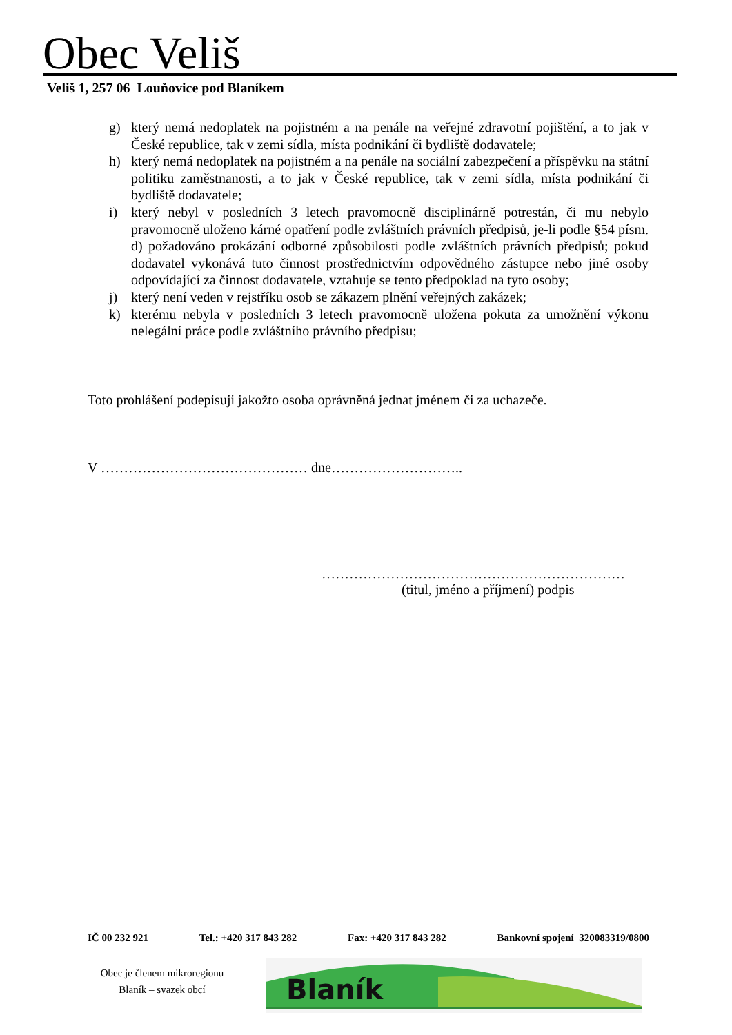Obec Veliš
Veliš 1, 257 06 Louňovice pod Blaníkem
g) který nemá nedoplatek na pojistném a na penále na veřejné zdravotní pojištění, a to jak v České republice, tak v zemi sídla, místa podnikání či bydliště dodavatele;
h) který nemá nedoplatek na pojistném a na penále na sociální zabezpečení a příspěvku na státní politiku zaměstnanosti, a to jak v České republice, tak v zemi sídla, místa podnikání či bydliště dodavatele;
i) který nebyl v posledních 3 letech pravomocně disciplinárně potrestán, či mu nebylo pravomocně uloženo kárné opatření podle zvláštních právních předpisů, je-li podle §54 písm. d) požadováno prokázání odborné způsobilosti podle zvláštních právních předpisů; pokud dodavatel vykonává tuto činnost prostřednictvím odpovědného zástupce nebo jiné osoby odpovídající za činnost dodavatele, vztahuje se tento předpoklad na tyto osoby;
j) který není veden v rejstříku osob se zákazem plnění veřejných zakázek;
k) kterému nebyla v posledních 3 letech pravomocně uložena pokuta za umožnění výkonu nelegální práce podle zvláštního právního předpisu;
Toto prohlášení podepisuji jakožto osoba oprávněná jednat jménem či za uchazeče.
V ……………………………………… dne………………………..
…………………………………………………………
(titul, jméno a příjmení) podpis
IČ 00 232 921 Tel.: +420 317 843 282 Fax: +420 317 843 282 Bankovní spojení 320083319/0800
Obec je členem mikroregionu
Blaník – svazek obcí
Blaník